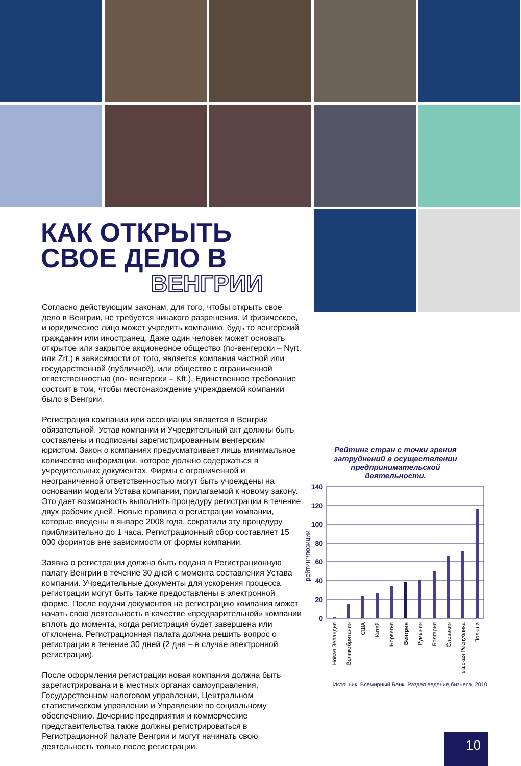КАК ОТКРЫТЬ
СВОЕ ДЕЛО В
ВЕНГРИИ
Согласно действующим законам, для того, чтобы открыть свое дело в Венгрии, не требуется никакого разрешения. И физическое, и юридическое лицо может учредить компанию, будь то венгерский гражданин или иностранец. Даже один человек может основать открытое или закрытое акционерное общество (по-венгерски – Nyrt. или Zrt.) в зависимости от того, является компания частной или государственной (публичной), или общество с ограниченной ответственностью (по- венгерски – Kft.). Единственное требование состоит в том, чтобы местонахождение учреждаемой компании было в Венгрии.
Регистрация компании или ассоциации является в Венгрии обязательной. Устав компании и Учредительный акт должны быть составлены и подписаны зарегистрированным венгерским юристом. Закон о компаниях предусматривает лишь минимальное количество информации, которое должно содержаться в учредительных документах. Фирмы с ограниченной и неограниченной ответственностью могут быть учреждены на основании модели Устава компании, прилагаемой к новому закону. Это дает возможность выполнить процедуру регистрации в течение двух рабочих дней. Новые правила о регистрации компании, которые введены в январе 2008 года, сократили эту процедуру приблизительно до 1 часа. Регистрационный сбор составляет 15 000 форинтов вне зависимости от формы компании.
Заявка о регистрации должна быть подана в Регистрационную палату Венгрии в течение 30 дней с момента составления Устава компании. Учредительные документы для ускорения процесса регистрации могут быть также предоставлены в электронной форме. После подачи документов на регистрацию компания может начать свою деятельность в качестве «предварительной» компании вплоть до момента, когда регистрация будет завершена или отклонена. Регистрационная палата должна решить вопрос о регистрации в течение 30 дней (2 дня – в случае электронной регистрации).
После оформления регистрации новая компания должна быть зарегистрирована и в местных органах самоуправления, Государственном налоговом управлении, Центральном статистическом управлении и Управлении по социальному обеспечению. Дочерние предприятия и коммерческие представительства также должны регистрироваться в Регистрационной палате Венгрии и могут начинать свою деятельность только после регистрации.
Рейтинг стран с точки зрения затруднений в осуществлении предпринимательской деятельности.
140
120
100
80
60
40
20
0
рейтинг/позиции
Новая Зеландия
Великобритания
США
Китай
Норвегия
Венгрия
Румыния
Болгария
Словакия
Чешская Республика
Польша
Источник: Всемирный Банк, Раздел ведение бизнеса, 2010
10